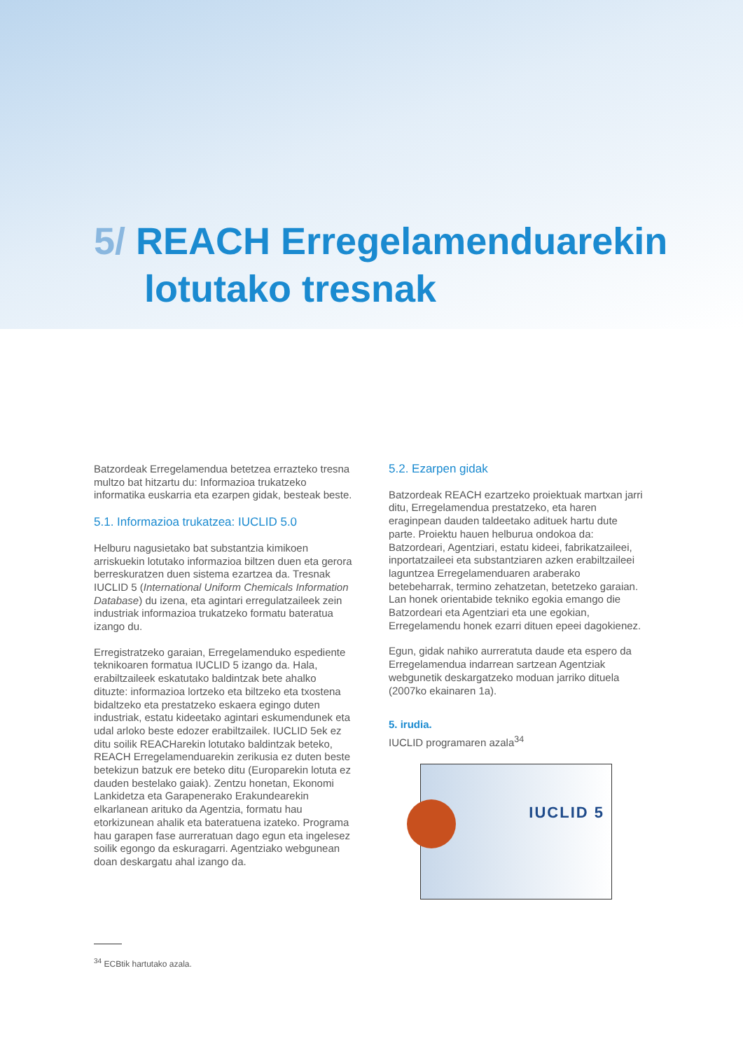5/ REACH Erregelamenduarekin
lotutako tresnak
Batzordeak Erregelamendua betetzea errazteko tresna multzo bat hitzartu du: Informazioa trukatzeko informatika euskarria eta ezarpen gidak, besteak beste.
5.1. Informazioa trukatzea: IUCLID 5.0
Helburu nagusietako bat substantzia kimikoen arriskuekin lotutako informazioa biltzen duen eta gerora berreskuratzen duen sistema ezartzea da. Tresnak IUCLID 5 (International Uniform Chemicals Information Database) du izena, eta agintari erregulatzaileek zein industriak informazioa trukatzeko formatu bateratua izango du.
Erregistratzeko garaian, Erregelamenduko espediente teknikoaren formatua IUCLID 5 izango da. Hala, erabiltzaileek eskatutako baldintzak bete ahalko dituzte: informazioa lortzeko eta biltzeko eta txostena bidaltzeko eta prestatzeko eskaera egingo duten industriak, estatu kideetako agintari eskumendunek eta udal arloko beste edozer erabiltzailek. IUCLID 5ek ez ditu soilik REACHarekin lotutako baldintzak betekо, REACH Erregelamenduarekin zerikusia ez duten beste betekizun batzuk ere beteko ditu (Europarekin lotuta ez dauden bestelako gaiak). Zentzu honetan, Ekonomi Lankidetza eta Garapenerako Erakundearekin elkarlanean arituko da Agentzia, formatu hau etorkizunean ahalik eta bateratuena izateko. Programa hau garapen fase aurreratuan dago egun eta ingelesez soilik egongo da eskuragarri. Agentziako webgunean doan deskargatu ahal izango da.
5.2. Ezarpen gidak
Batzordeak REACH ezartzeko proiektuak martxan jarri ditu, Erregelamendua prestatzeko, eta haren eraginpean dauden taldeetako adituek hartu dute parte. Proiektu hauen helburua ondokoa da: Batzordeari, Agentziari, estatu kideei, fabrikatzaileei, inportatzaileei eta substantziaren azken erabiltzaileei laguntzea Erregelamenduaren araberako betebeharrak, termino zehatzetan, betetzeko garaian. Lan honek orientabide tekniko egokia emango die Batzordeari eta Agentziari eta une egokian, Erregelamendu honek ezarri dituen epeei dagokienez.
Egun, gidak nahiko aurreratuta daude eta espero da Erregelamendua indarrean sartzean Agentziak webgunetik deskargatzeko moduan jarriko dituela (2007ko ekainaren 1a).
5. irudia.
IUCLID programaren azala<sup>34</sup>
IUCLID 5
<sup>34</sup> ECBtik hartutako azala.